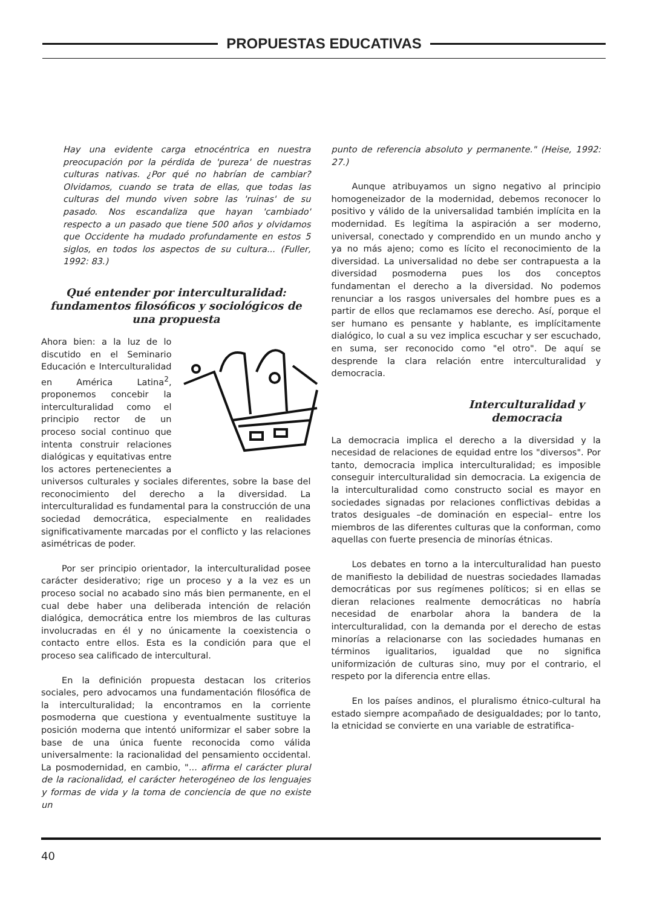PROPUESTAS EDUCATIVAS
Hay una evidente carga etnocéntrica en nuestra preocupación por la pérdida de 'pureza' de nuestras culturas nativas. ¿Por qué no habrían de cambiar? Olvidamos, cuando se trata de ellas, que todas las culturas del mundo viven sobre las 'ruinas' de su pasado. Nos escandaliza que hayan 'cambiado' respecto a un pasado que tiene 500 años y olvidamos que Occidente ha mudado profundamente en estos 5 siglos, en todos los aspectos de su cultura... (Fuller, 1992: 83.)
Qué entender por interculturalidad: fundamentos filosóficos y sociológicos de una propuesta
Ahora bien: a la luz de lo discutido en el Seminario Educación e Interculturalidad en América Latina<sup>2</sup>, proponemos concebir la interculturalidad como el principio rector de un proceso social continuo que intenta construir relaciones dialógicas y equitativas entre los actores pertenecientes a universos culturales y sociales diferentes, sobre la base del reconocimiento del derecho a la diversidad. La interculturalidad es fundamental para la construcción de una sociedad democrática, especialmente en realidades significativamente marcadas por el conflicto y las relaciones asimétricas de poder.
Por ser principio orientador, la interculturalidad posee carácter desiderativo; rige un proceso y a la vez es un proceso social no acabado sino más bien permanente, en el cual debe haber una deliberada intención de relación dialógica, democrática entre los miembros de las culturas involucradas en él y no únicamente la coexistencia o contacto entre ellos. Esta es la condición para que el proceso sea calificado de intercultural.
En la definición propuesta destacan los criterios sociales, pero advocamos una fundamentación filosófica de la interculturalidad; la encontramos en la corriente posmoderna que cuestiona y eventualmente sustituye la posición moderna que intentó uniformizar el saber sobre la base de una única fuente reconocida como válida universalmente: la racionalidad del pensamiento occidental. La posmodernidad, en cambio, "... afirma el carácter plural de la racionalidad, el carácter heterogéneo de los lenguajes y formas de vida y la toma de conciencia de que no existe un
punto de referencia absoluto y permanente." (Heise, 1992: 27.)
Aunque atribuyamos un signo negativo al principio homogeneizador de la modernidad, debemos reconocer lo positivo y válido de la universalidad también implícita en la modernidad. Es legítima la aspiración a ser moderno, universal, conectado y comprendido en un mundo ancho y ya no más ajeno; como es lícito el reconocimiento de la diversidad. La universalidad no debe ser contrapuesta a la diversidad posmoderna pues los dos conceptos fundamentan el derecho a la diversidad. No podemos renunciar a los rasgos universales del hombre pues es a partir de ellos que reclamamos ese derecho. Así, porque el ser humano es pensante y hablante, es implícitamente dialógico, lo cual a su vez implica escuchar y ser escuchado, en suma, ser reconocido como "el otro". De aquí se desprende la clara relación entre interculturalidad y democracia.
Interculturalidad y democracia
La democracia implica el derecho a la diversidad y la necesidad de relaciones de equidad entre los "diversos". Por tanto, democracia implica interculturalidad; es imposible conseguir interculturalidad sin democracia. La exigencia de la interculturalidad como constructo social es mayor en sociedades signadas por relaciones conflictivas debidas a tratos desiguales –de dominación en especial– entre los miembros de las diferentes culturas que la conforman, como aquellas con fuerte presencia de minorías étnicas.
Los debates en torno a la interculturalidad han puesto de manifiesto la debilidad de nuestras sociedades llamadas democráticas por sus regímenes políticos; si en ellas se dieran relaciones realmente democráticas no habría necesidad de enarbolar ahora la bandera de la interculturalidad, con la demanda por el derecho de estas minorías a relacionarse con las sociedades humanas en términos igualitarios, igualdad que no significa uniformización de culturas sino, muy por el contrario, el respeto por la diferencia entre ellas.
En los países andinos, el pluralismo étnico-cultural ha estado siempre acompañado de desigualdades; por lo tanto, la etnicidad se convierte en una variable de estratifica-
40